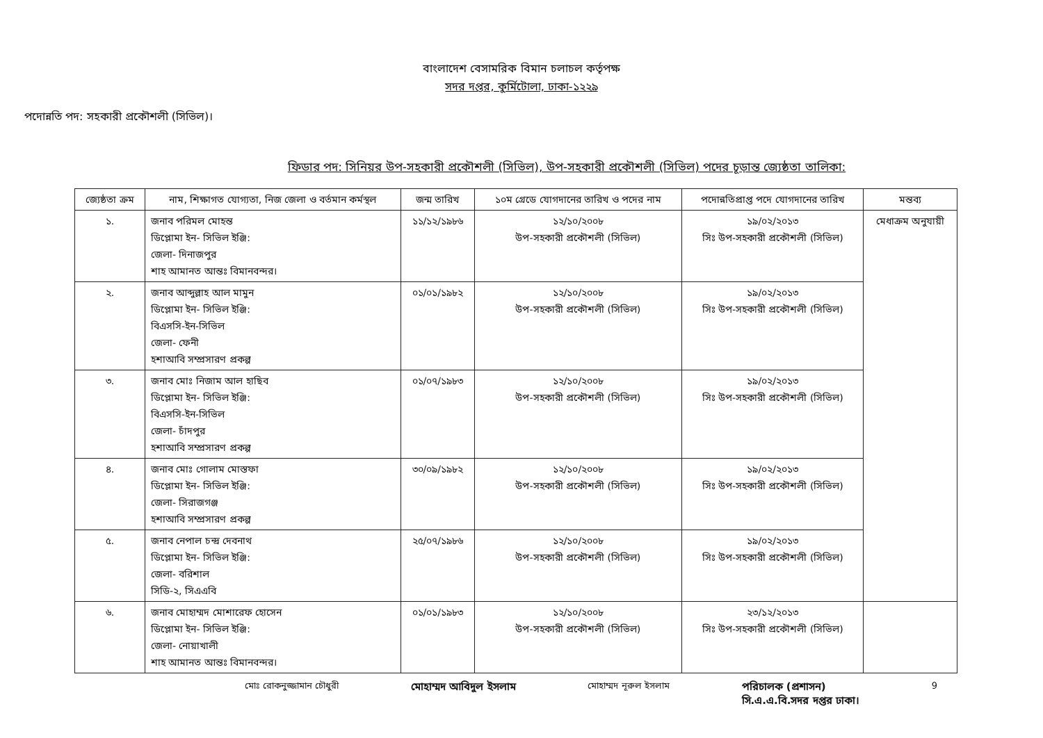বাংলাদেশ বেসামরিক বিমান চলাচল কর্তৃপক্ষ
সদর দপ্তর, কুর্মিটোলা, ঢাকা-১২২৯
পদোন্নতি পদ: সহকারী প্রকৌশলী (সিভিল)।
ফিডার পদ: সিনিয়র উপ-সহকারী প্রকৌশলী (সিভিল), উপ-সহকারী প্রকৌশলী (সিভিল) পদের চূড়ান্ত জ্যেষ্ঠতা তালিকা:
| জ্যেষ্ঠতা ক্রম | নাম, শিক্ষাগত যোগ্যতা, নিজ জেলা ও বর্তমান কর্মস্থল | জন্ম তারিখ | ১০ম গ্রেডে যোগদানের তারিখ ও পদের নাম | পদোন্নতিপ্রাপ্ত পদে যোগদানের তারিখ | মন্তব্য |
| --- | --- | --- | --- | --- | --- |
| ১. | জনাব পরিমল মোহন্ত ডিপ্লোমা ইন- সিভিল ইঞ্জি: জেলা- দিনাজপুর শাহ আমানত আন্তঃ বিমানবন্দর। | ১১/১২/১৯৮৬ | ১২/১০/২০০৮ উপ-সহকারী প্রকৌশলী (সিভিল) | ১৯/০২/২০১৩ সিঃ উপ-সহকারী প্রকৌশলী (সিভিল) | মেধাক্রম অনুযায়ী |
| ২. | জনাব আব্দুল্লাহ আল মামুন ডিপ্লোমা ইন- সিভিল ইঞ্জি: বিএসসি-ইন-সিভিল জেলা- ফেনী হশাআবি সম্প্রসারণ প্রকল্প | ০১/০১/১৯৮২ | ১২/১০/২০০৮ উপ-সহকারী প্রকৌশলী (সিভিল) | ১৯/০২/২০১৩ সিঃ উপ-সহকারী প্রকৌশলী (সিভিল) | |
| ৩. | জনাব মোঃ নিজাম আল হাছিব ডিপ্লোমা ইন- সিভিল ইঞ্জি: বিএসসি-ইন-সিভিল জেলা- চাঁদপুর হশাআবি সম্প্রসারণ প্রকল্প | ০১/০৭/১৯৮৩ | ১২/১০/২০০৮ উপ-সহকারী প্রকৌশলী (সিভিল) | ১৯/০২/২০১৩ সিঃ উপ-সহকারী প্রকৌশলী (সিভিল) | |
| ৪. | জনাব মোঃ গোলাম মোস্তফা ডিপ্লোমা ইন- সিভিল ইঞ্জি: জেলা- সিরাজগঞ্জ হশাআবি সম্প্রসারণ প্রকল্প | ৩০/০৯/১৯৮২ | ১২/১০/২০০৮ উপ-সহকারী প্রকৌশলী (সিভিল) | ১৯/০২/২০১৩ সিঃ উপ-সহকারী প্রকৌশলী (সিভিল) | |
| ৫. | জনাব নেপাল চন্দ্র দেবনাথ ডিপ্লোমা ইন- সিভিল ইঞ্জি: জেলা- বরিশাল সিডি-২, সিএএবি | ২৫/০৭/১৯৮৬ | ১২/১০/২০০৮ উপ-সহকারী প্রকৌশলী (সিভিল) | ১৯/০২/২০১৩ সিঃ উপ-সহকারী প্রকৌশলী (সিভিল) | |
| ৬. | জনাব মোহাম্মদ মোশারেফ হোসেন ডিপ্লোমা ইন- সিভিল ইঞ্জি: জেলা- নোয়াখালী শাহ আমানত আন্তঃ বিমানবন্দর। | ০১/০১/১৯৮৩ | ১২/১০/২০০৮ উপ-সহকারী প্রকৌশলী (সিভিল) | ২৩/১২/২০১৩ সিঃ উপ-সহকারী প্রকৌশলী (সিভিল) | |
মোঃ রোকনুজ্জামান চৌধুরী মোহাম্মদ আবিদুল ইসলাম মোহাম্মদ নূরুল ইসলাম পরিচালক (প্রশাসন)
সি.এ.এ.বি.সদর দপ্তর ঢাকা। 9